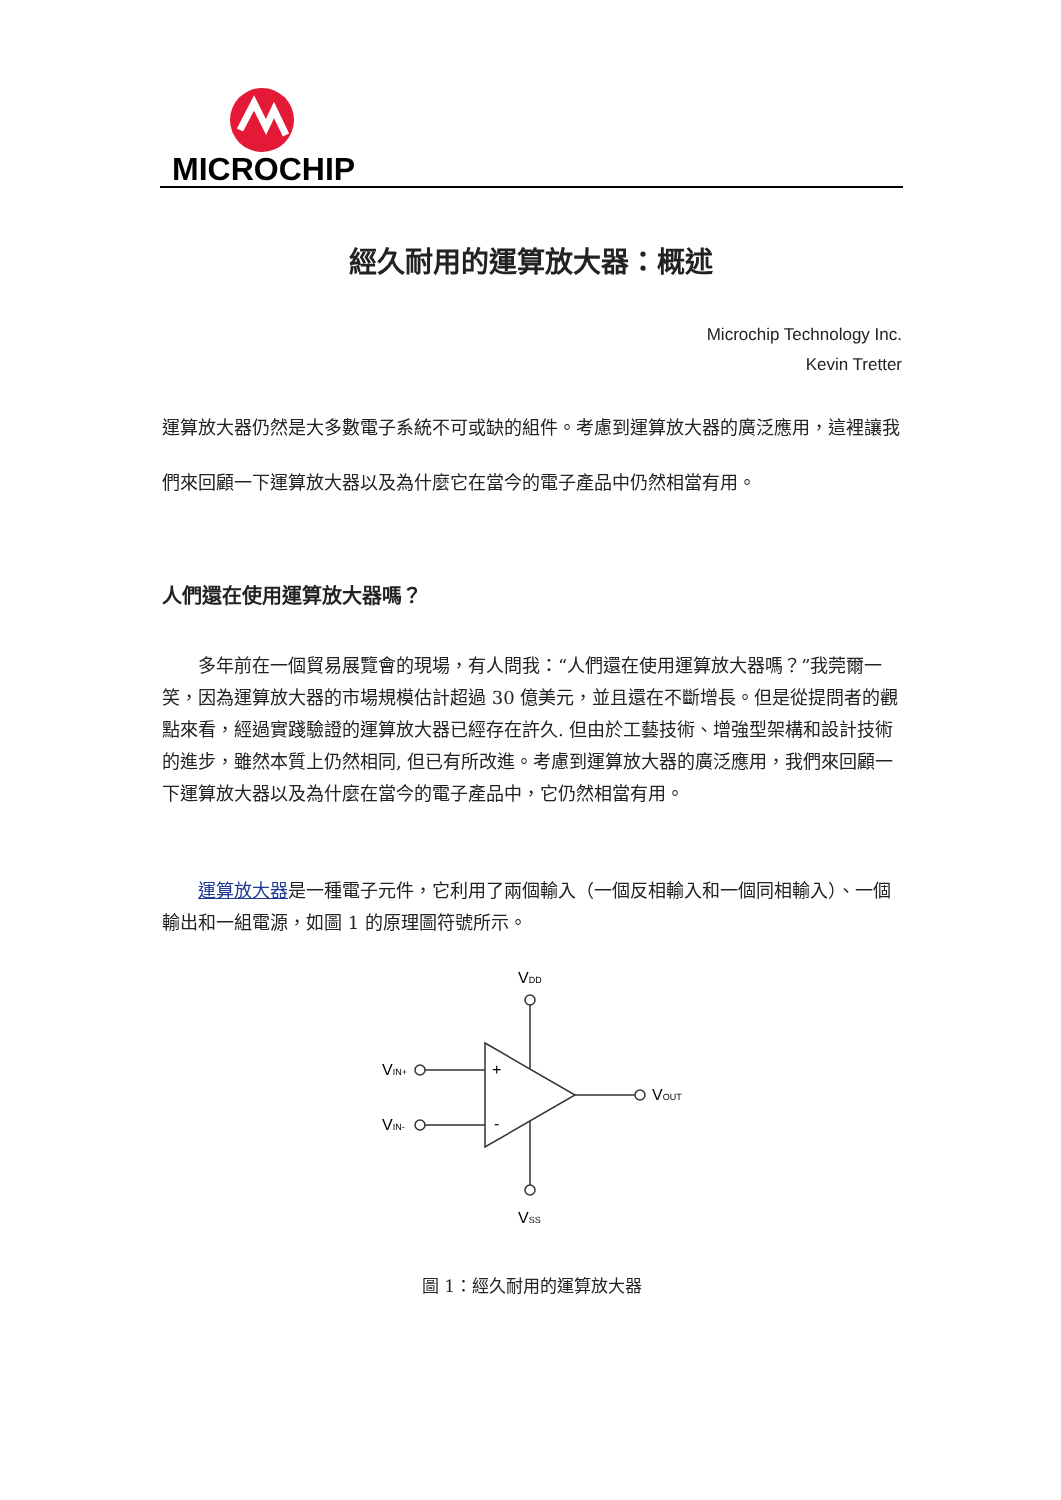MICROCHIP
經久耐用的運算放大器：概述
Microchip Technology Inc.
Kevin Tretter
運算放大器仍然是大多數電子系統不可或缺的組件。考慮到運算放大器的廣泛應用，這裡讓我們來回顧一下運算放大器以及為什麼它在當今的電子產品中仍然相當有用。
人們還在使用運算放大器嗎？
多年前在一個貿易展覽會的現場，有人問我：“人們還在使用運算放大器嗎？”我莞爾一笑，因為運算放大器的市場規模估計超過 30 億美元，並且還在不斷增長。但是從提問者的觀點來看，經過實踐驗證的運算放大器已經存在許久. 但由於工藝技術、增強型架構和設計技術的進步，雖然本質上仍然相同, 但已有所改進。考慮到運算放大器的廣泛應用，我們來回顧一下運算放大器以及為什麼在當今的電子產品中，它仍然相當有用。
運算放大器是一種電子元件，它利用了兩個輸入（一個反相輸入和一個同相輸入）、一個輸出和一組電源，如圖 1 的原理圖符號所示。
VDD
VSS
VIN+
VIN-
VOUT
+
-
圖 1：經久耐用的運算放大器